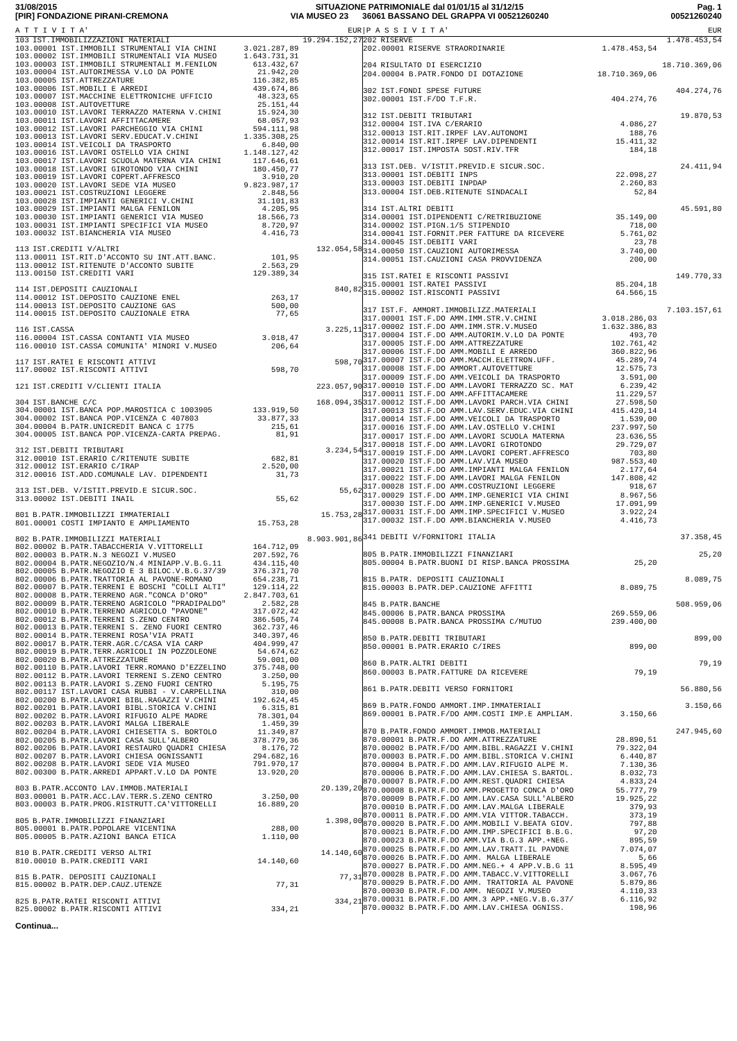31/08/2015
[PIR] FONDAZIONE PIRANI-CREMONA
SITUAZIONE PATRIMONIALE dal 01/01/15 al 31/12/15
VIA MUSEO 23 36061 BASSANO DEL GRAPPA VI 00521260240
Pag. 1
00521260240
A T T I V I T A' EUR|P A S S I V I T A' EUR
| 103 | IST.IMMOBILIZZAZIONI MATERIALI | | 19.294.152,27 |
| 103.00001 IST.IMMOBILI STRUMENTALI VIA CHINI | | 3.021.287,89 | |
| 103.00002 IST.IMMOBILI STRUMENTALI VIA MUSEO | | 1.643.731,31 | |
| 103.00003 IST.IMMOBILI STRUMENTALI M.FENILON | | 613.432,67 | |
| 103.00004 IST.AUTORIMESSA V.LO DA PONTE | | 21.942,20 | |
| 103.00005 IST.ATTREZZATURE | | 116.382,85 | |
| 103.00006 IST.MOBILI E ARREDI | | 439.674,86 | |
| 103.00007 IST.MACCHINE ELETTRONICHE UFFICIO | | 48.323,65 | |
| 103.00008 IST.AUTOVETTURE | | 25.151,44 | |
| 103.00010 IST.LAVORI TERRAZZO MATERNA V.CHINI | | 15.924,30 | |
| 103.00011 IST.LAVORI AFFITTACAMERE | | 68.057,93 | |
| 103.00012 IST.LAVORI PARCHEGGIO VIA CHINI | | 594.111,98 | |
| 103.00013 IST.LAVORI SERV.EDUCAT.V.CHINI | | 1.335.308,25 | |
| 103.00014 IST.VEICOLI DA TRASPORTO | | 6.840,00 | |
| 103.00016 IST.LAVORI OSTELLO VIA CHINI | | 1.148.127,42 | |
| 103.00017 IST.LAVORI SCUOLA MATERNA VIA CHINI | | 117.646,61 | |
| 103.00018 IST.LAVORI GIROTONDO VIA CHINI | | 180.450,77 | |
| 103.00019 IST.LAVORI COPERT.AFFRESCO | | 3.910,20 | |
| 103.00020 IST.LAVORI SEDE VIA MUSEO | | 9.823.987,17 | |
| 103.00021 IST.COSTRUZIONI LEGGERE | | 2.848,56 | |
| 103.00028 IST.IMPIANTI GENERICI V.CHINI | | 31.101,83 | |
| 103.00029 IST.IMPIANTI MALGA FENILON | | 4.205,95 | |
| 103.00030 IST.IMPIANTI GENERICI VIA MUSEO | | 18.566,73 | |
| 103.00031 IST.IMPIANTI SPECIFICI VIA MUSEO | | 8.720,97 | |
| 103.00032 IST.BIANCHERIA VIA MUSEO | | 4.416,73 | |
| 113 | IST.CREDITI V/ALTRI | | 132.054,58 |
| 113.00011 IST.RIT.D'ACCONTO SU INT.ATT.BANC. | | 101,95 | |
| 113.00012 IST.RITENUTE D'ACCONTO SUBITE | | 2.563,29 | |
| 113.00150 IST.CREDITI VARI | | 129.389,34 | |
| 114 | IST.DEPOSITI CAUZIONALI | | 840,82 |
| 114.00012 IST.DEPOSITO CAUZIONE ENEL | | 263,17 | |
| 114.00013 IST.DEPOSITO CAUZIONE GAS | | 500,00 | |
| 114.00015 IST.DEPOSITO CAUZIONALE ETRA | | 77,65 | |
| 116 | IST.CASSA | | 3.225,11 |
| 116.00004 IST.CASSA CONTANTI VIA MUSEO | | 3.018,47 | |
| 116.00010 IST.CASSA COMUNITA' MINORI V.MUSEO | | 206,64 | |
| 117 | IST.RATEI E RISCONTI ATTIVI | | 598,70 |
| 117.00002 IST.RISCONTI ATTIVI | | 598,70 | |
| 121 | IST.CREDITI V/CLIENTI ITALIA | | 223.057,90 |
| 304 | IST.BANCHE C/C | | 168.094,35 |
| 304.00001 IST.BANCA POP.MAROSTICA C 1003905 | | 133.919,50 | |
| 304.00002 IST.BANCA POP.VICENZA C 407803 | | 33.877,33 | |
| 304.00004 B.PATR.UNICREDIT BANCA C 1775 | | 215,61 | |
| 304.00005 IST.BANCA POP.VICENZA-CARTA PREPAG. | | 81,91 | |
| 312 | IST.DEBITI TRIBUTARI | | 3.234,54 |
| 312.00010 IST.ERARIO C/RITENUTE SUBITE | | 682,81 | |
| 312.00012 IST.ERARIO C/IRAP | | 2.520,00 | |
| 312.00016 IST.ADD.COMUNALE LAV. DIPENDENTI | | 31,73 | |
| 313 | IST.DEB. V/ISTIT.PREVID.E SICUR.SOC. | | 55,62 |
| 313.00002 IST.DEBITI INAIL | | 55,62 | |
| 801 | B.PATR.IMMOBILIZZI IMMATERIALI | | 15.753,28 |
| 801.00001 COSTI IMPIANTO E AMPLIAMENTO | | 15.753,28 | |
| 802 | B.PATR.IMMOBILIZZI MATERIALI | | 8.903.901,86 |
| 802.00002 B.PATR.TABACCHERIA V.VITTORELLI | | 164.712,09 | |
| 802.00003 B.PATR.N.3 NEGOZI V.MUSEO | | 207.592,76 | |
| 802.00004 B.PATR.NEGOZIO/N.4 MINIAPP.V.B.G.11 | | 434.115,40 | |
| 802.00005 B.PATR.NEGOZIO E 3 BILOC.V.B.G.37/39 | | 376.371,70 | |
| 802.00006 B.PATR.TRATTORIA AL PAVONE-ROMANO | | 654.238,71 | |
| 802.00007 B.PATR.TERRENI E BOSCHI "COLLI ALTI" | | 129.114,22 | |
| 802.00008 B.PATR.TERRENO AGR."CONCA D'ORO" | | 2.847.703,61 | |
| 802.00009 B.PATR.TERRENO AGRICOLO "PRADIPALDO" | | 2.582,28 | |
| 802.00010 B.PATR.TERRENO AGRICOLO "PAVONE" | | 317.072,42 | |
| 802.00012 B.PATR.TERRENI S.ZENO CENTRO | | 386.505,74 | |
| 802.00013 B.PATR.TERRENI S. ZENO FUORI CENTRO | | 362.737,46 | |
| 802.00014 B.PATR.TERRENI ROSA'VIA PRATI | | 340.397,46 | |
| 802.00017 B.PATR.TERR.AGR.C/CASA VIA CARP | | 404.999,47 | |
| 802.00019 B.PATR.TERR.AGRICOLI IN POZZOLEONE | | 54.674,62 | |
| 802.00020 B.PATR.ATTREZZATURE | | 59.001,00 | |
| 802.00110 B.PATR.LAVORI TERR.ROMANO D'EZZELINO | | 375.748,00 | |
| 802.00112 B.PATR.LAVORI TERRENI S.ZENO CENTRO | | 3.250,00 | |
| 802.00113 B.PATR.LAVORI S.ZENO FUORI CENTRO | | 5.195,75 | |
| 802.00117 IST.LAVORI CASA RUBBI - V.CARPELLINA | | 310,00 | |
| 802.00200 B.PATR.LAVORI BIBL.RAGAZZI V.CHINI | | 192.624,45 | |
| 802.00201 B.PATR.LAVORI BIBL.STORICA V.CHINI | | 6.315,81 | |
| 802.00202 B.PATR.LAVORI RIFUGIO ALPE MADRE | | 78.301,04 | |
| 802.00203 B.PATR.LAVORI MALGA LIBERALE | | 1.459,39 | |
| 802.00204 B.PATR.LAVORI CHIESETTA S. BORTOLO | | 11.349,87 | |
| 802.00205 B.PATR.LAVORI CASA SULL'ALBERO | | 378.779,36 | |
| 802.00206 B.PATR.LAVORI RESTAURO QUADRI CHIESA | | 8.176,72 | |
| 802.00207 B.PATR.LAVORI CHIESA OGNISSANTI | | 294.682,16 | |
| 802.00208 B.PATR.LAVORI SEDE VIA MUSEO | | 791.970,17 | |
| 802.00300 B.PATR.ARREDI APPART.V.LO DA PONTE | | 13.920,20 | |
| 803 | B.PATR.ACCONTO LAV.IMMOB.MATERIALI | | 20.139,20 |
| 803.00001 B.PATR.ACC.LAV.TERR.S.ZENO CENTRO | | 3.250,00 | |
| 803.00003 B.PATR.PROG.RISTRUTT.CA'VITTORELLI | | 16.889,20 | |
| 805 | B.PATR.IMMOBILIZZI FINANZIARI | | 1.398,00 |
| 805.00001 B.PATR.POPOLARE VICENTINA | | 288,00 | |
| 805.00005 B.PATR.AZIONI BANCA ETICA | | 1.110,00 | |
| 810 | B.PATR.CREDITI VERSO ALTRI | | 14.140,60 |
| 810.00010 B.PATR.CREDITI VARI | | 14.140,60 | |
| 815 | B.PATR. DEPOSITI CAUZIONALI | | 77,31 |
| 815.00002 B.PATR.DEP.CAUZ.UTENZE | | 77,31 | |
| 825 | B.PATR.RATEI RISCONTI ATTIVI | | 334,21 |
| 825.00002 B.PATR.RISCONTI ATTIVI | | 334,21 | |
| 202 | RISERVE | | 1.478.453,54 |
| 202.00001 RISERVE STRAORDINARIE | | 1.478.453,54 | |
| 204 | RISULTATO DI ESERCIZIO | | 18.710.369,06 |
| 204.00004 B.PATR.FONDO DI DOTAZIONE | | 18.710.369,06 | |
| 302 | IST.FONDI SPESE FUTURE | | 404.274,76 |
| 302.00001 IST.F/DO T.F.R. | | 404.274,76 | |
| 312 | IST.DEBITI TRIBUTARI | | 19.870,53 |
| 312.00004 IST.IVA C/ERARIO | | 4.086,27 | |
| 312.00013 IST.RIT.IRPEF LAV.AUTONOMI | | 188,76 | |
| 312.00014 IST.RIT.IRPEF LAV.DIPENDENTI | | 15.411,32 | |
| 312.00017 IST.IMPOSTA SOST.RIV.TFR | | 184,18 | |
| 313 | IST.DEB. V/ISTIT.PREVID.E SICUR.SOC. | | 24.411,94 |
| 313.00001 IST.DEBITI INPS | | 22.098,27 | |
| 313.00003 IST.DEBITI INPDAP | | 2.260,83 | |
| 313.00004 IST.DEB.RITENUTE SINDACALI | | 52,84 | |
| 314 | IST.ALTRI DEBITI | | 45.591,80 |
| 314.00001 IST.DIPENDENTI C/RETRIBUZIONE | | 35.149,00 | |
| 314.00002 IST.PIGN.1/5 STIPENDIO | | 718,00 | |
| 314.00041 IST.FORNIT.PER FATTURE DA RICEVERE | | 5.761,02 | |
| 314.00045 IST.DEBITI VARI | | 23,78 | |
| 314.00050 IST.CAUZIONI AUTORIMESSA | | 3.740,00 | |
| 314.00051 IST.CAUZIONI CASA PROVVIDENZA | | 200,00 | |
| 315 | IST.RATEI E RISCONTI PASSIVI | | 149.770,33 |
| 315.00001 IST.RATEI PASSIVI | | 85.204,18 | |
| 315.00002 IST.RISCONTI PASSIVI | | 64.566,15 | |
| 317 | IST.F. AMMORT.IMMOBILIZZ.MATERIALI | | 7.103.157,61 |
| 317.00001 IST.F.DO AMM.IMM.STR.V.CHINI | | 3.018.286,03 | |
| 317.00002 IST.F.DO AMM.IMM.STR.V.MUSEO | | 1.632.386,83 | |
| 317.00004 IST.F.DO AMM.AUTORIM.V.LO DA PONTE | | 493,70 | |
| 317.00005 IST.F.DO AMM.ATTREZZATURE | | 102.761,42 | |
| 317.00006 IST.F.DO AMM.MOBILI E ARREDO | | 360.822,96 | |
| 317.00007 IST.F.DO AMM.MACCH.ELETTRON.UFF. | | 45.289,74 | |
| 317.00008 IST.F.DO AMMORT.AUTOVETTURE | | 12.575,73 | |
| 317.00009 IST.F.DO AMM.VEICOLI DA TRASPORTO | | 3.591,00 | |
| 317.00010 IST.F.DO AMM.LAVORI TERRAZZO SC. MAT | | 6.239,42 | |
| 317.00011 IST.F.DO AMM.AFFITTACAMERE | | 11.229,57 | |
| 317.00012 IST.F.DO AMM.LAVORI PARCH.VIA CHINI | | 27.598,50 | |
| 317.00013 IST.F.DO AMM.LAV.SERV.EDUC.VIA CHINI | | 415.420,14 | |
| 317.00014 IST.F.DO AMM.VEICOLI DA TRASPORTO | | 1.539,00 | |
| 317.00016 IST.F.DO AMM.LAV.OSTELLO V.CHINI | | 237.997,50 | |
| 317.00017 IST.F.DO AMM.LAVORI SCUOLA MATERNA | | 23.636,55 | |
| 317.00018 IST.F.DO AMM.LAVORI GIROTONDO | | 29.729,07 | |
| 317.00019 IST.F.DO AMM.LAVORI COPERT.AFFRESCO | | 703,80 | |
| 317.00020 IST.F.DO AMM.LAV.VIA MUSEO | | 987.553,40 | |
| 317.00021 IST.F.DO AMM.IMPIANTI MALGA FENILON | | 2.177,64 | |
| 317.00022 IST.F.DO AMM.LAVORI MALGA FENILON | | 147.808,42 | |
| 317.00028 IST.F.DO AMM.COSTRUZIONI LEGGERE | | 918,67 | |
| 317.00029 IST.F.DO AMM.IMP.GENERICI VIA CHINI | | 8.967,56 | |
| 317.00030 IST.F.DO AMM.IMP.GENERICI V.MUSEO | | 17.091,99 | |
| 317.00031 IST.F.DO AMM.IMP.SPECIFICI V.MUSEO | | 3.922,24 | |
| 317.00032 IST.F.DO AMM.BIANCHERIA V.MUSEO | | 4.416,73 | |
| 341 | DEBITI V/FORNITORI ITALIA | | 37.358,45 |
| 805 | B.PATR.IMMOBILIZZI FINANZIARI | | 25,20 |
| 805.00004 B.PATR.BUONI DI RISP.BANCA PROSSIMA | | 25,20 | |
| 815 | B.PATR. DEPOSITI CAUZIONALI | | 8.089,75 |
| 815.00003 B.PATR.DEP.CAUZIONE AFFITTI | | 8.089,75 | |
| 845 | B.PATR.BANCHE | | 508.959,06 |
| 845.00006 B.PATR.BANCA PROSSIMA | | 269.559,06 | |
| 845.00008 B.PATR.BANCA PROSSIMA C/MUTUO | | 239.400,00 | |
| 850 | B.PATR.DEBITI TRIBUTARI | | 899,00 |
| 850.00001 B.PATR.ERARIO C/IRES | | 899,00 | |
| 860 | B.PATR.ALTRI DEBITI | | 79,19 |
| 860.00003 B.PATR.FATTURE DA RICEVERE | | 79,19 | |
| 861 | B.PATR.DEBITI VERSO FORNITORI | | 56.880,56 |
| 869 | B.PATR.FONDO AMMORT.IMP.IMMATERIALI | | 3.150,66 |
| 869.00001 B.PATR.F/DO AMM.COSTI IMP.E AMPLIAM. | | 3.150,66 | |
| 870 | B.PATR.FONDO AMMORT.IMMOB.MATERIALI | | 247.945,60 |
| 870.00001 B.PATR.F.DO AMM.ATTREZZATURE | | 28.890,51 | |
| 870.00002 B.PATR.F/DO AMM.BIBL.RAGAZZI V.CHINI | | 79.322,04 | |
| 870.00003 B.PATR.F.DO AMM.BIBL.STORICA V.CHINI | | 6.440,87 | |
| 870.00004 B.PATR.F.DO AMM.LAV.RIFUGIO ALPE M. | | 7.130,36 | |
| 870.00006 B.PATR.F.DO AMM.LAV.CHIESA S.BARTOL. | | 8.032,73 | |
| 870.00007 B.PATR.F.DO AMM.REST.QUADRI CHIESA | | 4.833,24 | |
| 870.00008 B.PATR.F.DO AMM.PROGETTO CONCA D'ORO | | 55.777,79 | |
| 870.00009 B.PATR.F.DO AMM.LAV.CASA SULL'ALBERO | | 19.925,22 | |
| 870.00010 B.PATR.F.DO AMM.LAV.MALGA LIBERALE | | 379,93 | |
| 870.00011 B.PATR.F.DO AMM.VIA VITTOR.TABACCH. | | 373,19 | |
| 870.00020 B.PATR.F.DO AMM.MOBILI V.BEATA GIOV. | | 797,88 | |
| 870.00021 B.PATR.F.DO AMM.IMP.SPECIFICI B.B.G. | | 97,20 | |
| 870.00023 B.PATR.F.DO AMM.VIA B.G.3 APP.+NEG. | | 895,59 | |
| 870.00025 B.PATR.F.DO AMM.LAV.TRATT.IL PAVONE | | 7.074,07 | |
| 870.00026 B.PATR.F.DO AMM. MALGA LIBERALE | | 5,66 | |
| 870.00027 B.PATR.F.DO AMM.NEG.+ 4 APP.V.B.G 11 | | 8.595,49 | |
| 870.00028 B.PATR.F.DO AMM.TABACC.V.VITTORELLI | | 3.067,76 | |
| 870.00029 B.PATR.F.DO AMM. TRATTORIA AL PAVONE | | 5.879,86 | |
| 870.00030 B.PATR.F.DO AMM. NEGOZI V.MUSEO | | 4.110,33 | |
| 870.00031 B.PATR.F.DO AMM.3 APP.+NEG.V.B.G.37/ | | 6.116,92 | |
| 870.00032 B.PATR.F.DO AMM.LAV.CHIESA OGNISS. | | 198,96 | |
Continua...